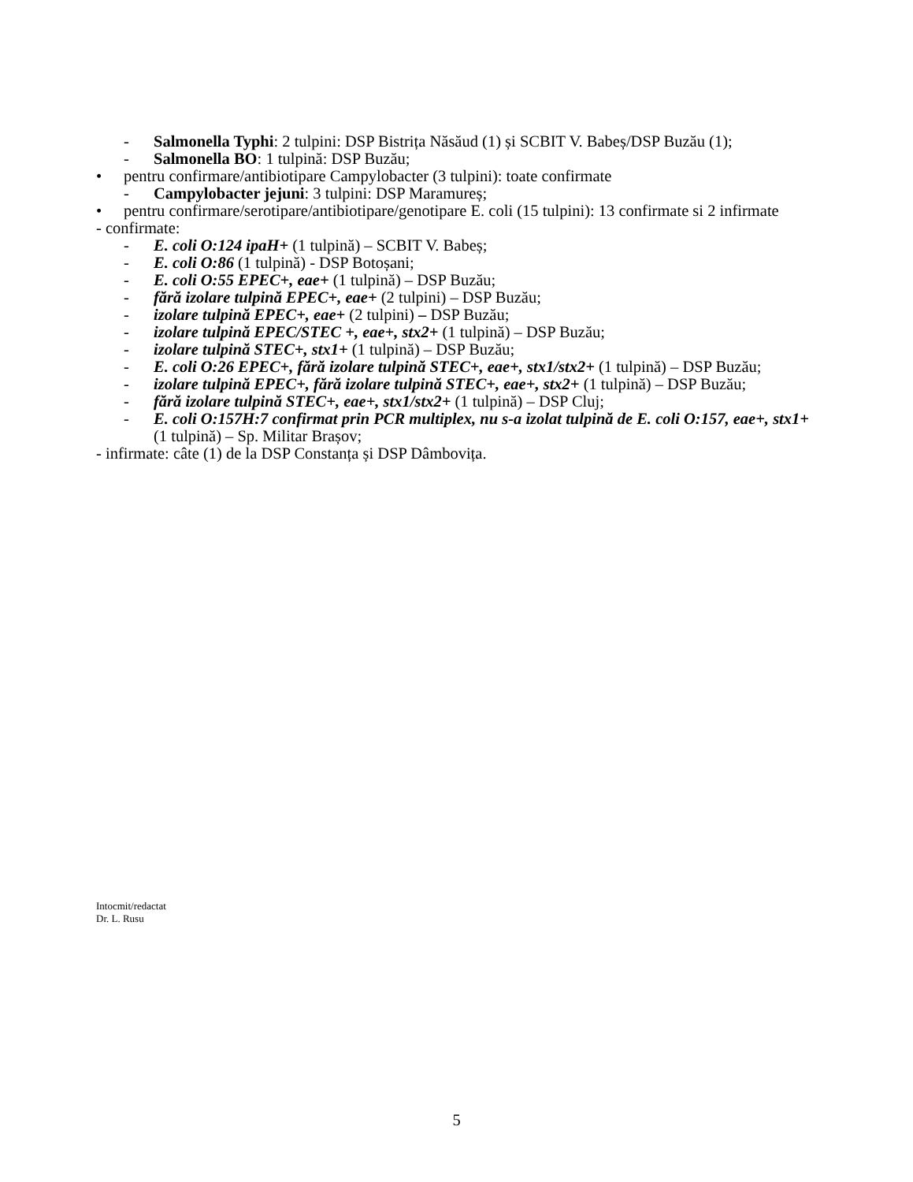- Salmonella Typhi: 2 tulpini: DSP Bistrița Năsăud (1) și SCBIT V. Babeș/DSP Buzău (1);
- Salmonella BO: 1 tulpină: DSP Buzău;
• pentru confirmare/antibiotipare Campylobacter (3 tulpini): toate confirmate
- Campylobacter jejuni: 3 tulpini: DSP Maramureș;
• pentru confirmare/serotipare/antibiotipare/genotipare E. coli (15 tulpini): 13 confirmate si 2 infirmate
- confirmate:
- E. coli O:124 ipaH+ (1 tulpină) – SCBIT V. Babeș;
- E. coli O:86 (1 tulpină) - DSP Botoșani;
- E. coli O:55 EPEC+, eae+ (1 tulpină) – DSP Buzău;
- fără izolare tulpină EPEC+, eae+ (2 tulpini) – DSP Buzău;
- izolare tulpină EPEC+, eae+ (2 tulpini) – DSP Buzău;
- izolare tulpină EPEC/STEC +, eae+, stx2+ (1 tulpină) – DSP Buzău;
- izolare tulpină STEC+, stx1+ (1 tulpină) – DSP Buzău;
- E. coli O:26 EPEC+, fără izolare tulpină STEC+, eae+, stx1/stx2+ (1 tulpină) – DSP Buzău;
- izolare tulpină EPEC+, fără izolare tulpină STEC+, eae+, stx2+ (1 tulpină) – DSP Buzău;
- fără izolare tulpină STEC+, eae+, stx1/stx2+ (1 tulpină) – DSP Cluj;
- E. coli O:157H:7 confirmat prin PCR multiplex, nu s-a izolat tulpină de E. coli O:157, eae+, stx1+ (1 tulpină) – Sp. Militar Brașov;
- infirmate: câte (1) de la DSP Constanța și DSP Dâmbovița.
Intocmit/redactat
Dr. L. Rusu
5